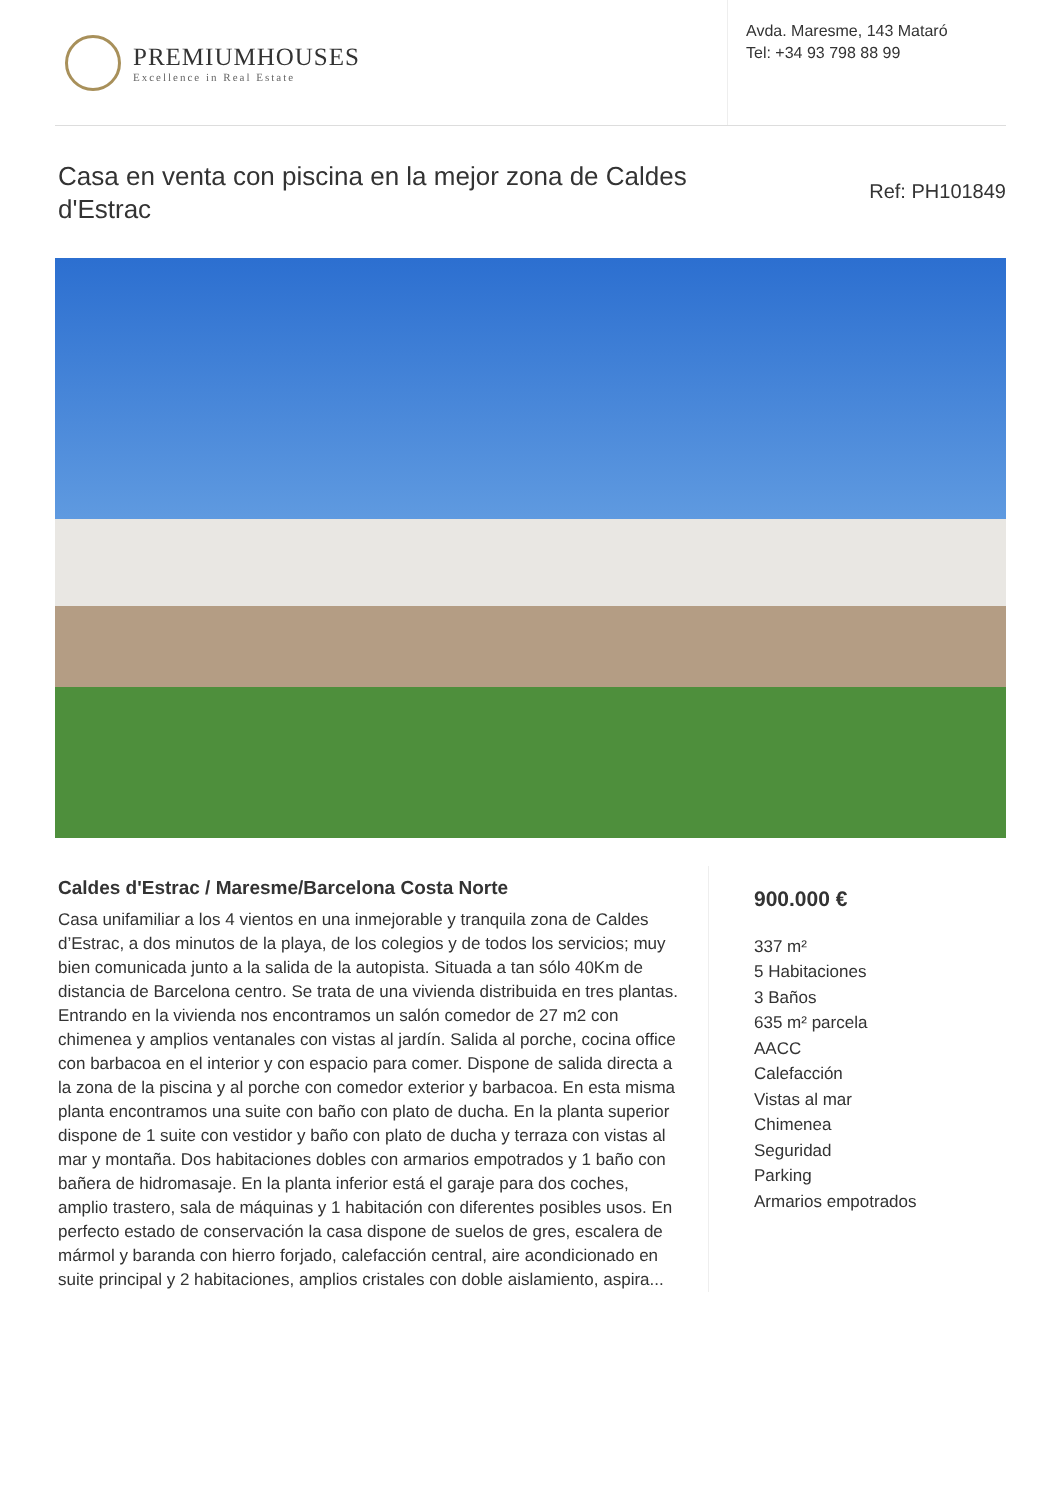PREMIUMHOUSES
Excellence in Real Estate
Avda. Maresme, 143 Mataró
Tel: +34 93 798 88 99
Casa en venta con piscina en la mejor zona de Caldes d'Estrac
Ref: PH101849
Caldes d'Estrac / Maresme/Barcelona Costa Norte
Casa unifamiliar a los 4 vientos en una inmejorable y tranquila zona de Caldes d’Estrac, a dos minutos de la playa, de los colegios y de todos los servicios; muy bien comunicada junto a la salida de la autopista. Situada a tan sólo 40Km de distancia de Barcelona centro. Se trata de una vivienda distribuida en tres plantas. Entrando en la vivienda nos encontramos un salón comedor de 27 m2 con chimenea y amplios ventanales con vistas al jardín. Salida al porche, cocina office con barbacoa en el interior y con espacio para comer. Dispone de salida directa a la zona de la piscina y al porche con comedor exterior y barbacoa. En esta misma planta encontramos una suite con baño con plato de ducha. En la planta superior dispone de 1 suite con vestidor y baño con plato de ducha y terraza con vistas al mar y montaña. Dos habitaciones dobles con armarios empotrados y 1 baño con bañera de hidromasaje. En la planta inferior está el garaje para dos coches, amplio trastero, sala de máquinas y 1 habitación con diferentes posibles usos. En perfecto estado de conservación la casa dispone de suelos de gres, escalera de mármol y baranda con hierro forjado, calefacción central, aire acondicionado en suite principal y 2 habitaciones, amplios cristales con doble aislamiento, aspira...
900.000 €
337 m²
5 Habitaciones
3 Baños
635 m² parcela
AACC
Calefacción
Vistas al mar
Chimenea
Seguridad
Parking
Armarios empotrados